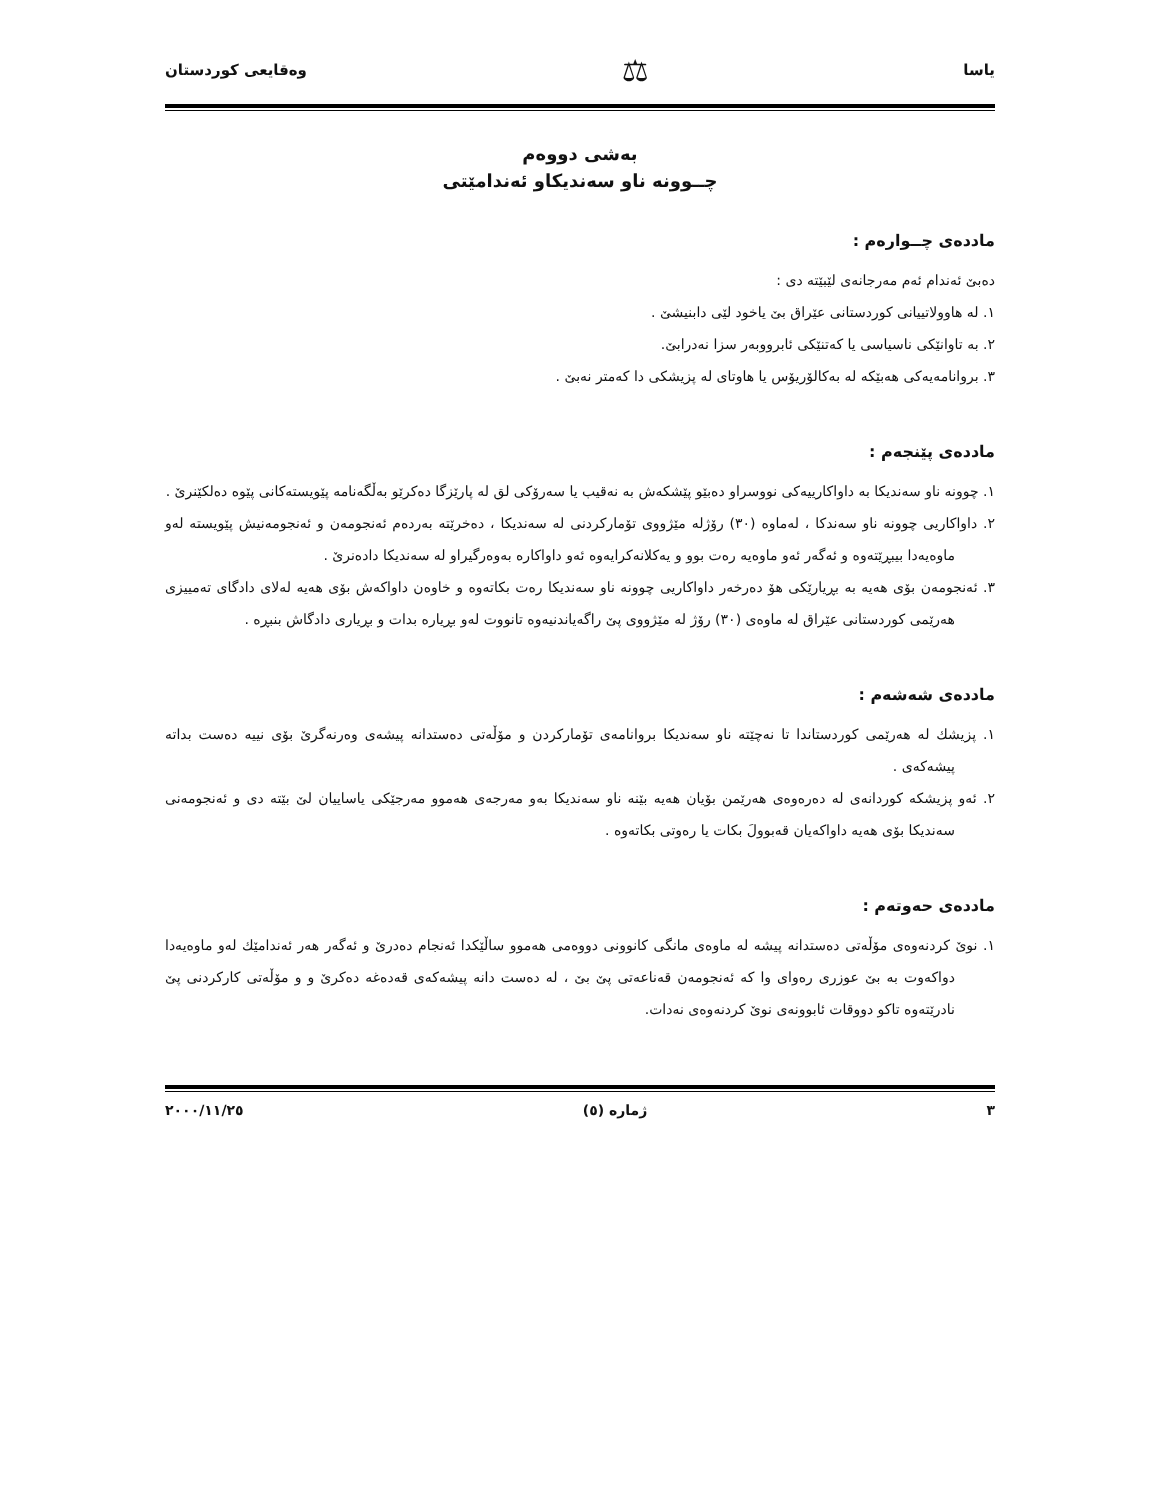یاسا ⚖ وەقایعی کوردستان
بەشی دووەم
چــوونە ناو سەندیکاو ئەندامێتی
ماددەی چــوارەم :
دەبێ ئەندام ئەم مەرجانەی لێبێتە دی :
١. لە هاوولاتییانی کوردستانی عێراق بێ یاخود لێی دابنیشێ .
٢. بە تاوانێکی ناسیاسی یا کەتنێکی ئابرووبەر سزا نەدرابێ.
٣. بروانامەیەکی هەبێکە لە بەکالۆریۆس یا هاوتای لە پزیشکی دا کەمتر نەبێ .
ماددەی پێنجەم :
١. چوونە ناو سەندیکا بە داواکارییەکی نووسراو دەبێو پێشکەش بە نەقیب یا سەرۆکی لق لە پارێزگا دەکرێو بەڵگەنامە پێویستەکانی پێوە دەلکێنرێ .
٢. داواکاریی چوونە ناو سەندکا ، لەماوە (٣٠) رۆژلە مێژووی تۆمارکردنی لە سەندیکا ، دەخرێتە بەردەم ئەنجومەن و ئەنجومەنیش پێویستە لەو ماوەیەدا بیبڕێتەوە و ئەگەر ئەو ماوەیە رەت بوو و یەکلانەکرایەوە ئەو داواکارە بەوەرگیراو لە سەندیکا دادەنرێ .
٣. ئەنجومەن بۆی هەیە بە بڕیارێکی هۆ دەرخەر داواکاریی چوونە ناو سەندیکا رەت بکاتەوە و خاوەن داواکەش بۆی هەیە لەلای دادگای تەمییزی هەرێمی کوردستانی عێراق لە ماوەی (٣٠) رۆژ لە مێژووی پێ راگەیاندنیەوە تانووت لەو بڕیارە بدات و بڕیاری دادگاش بنبڕە .
ماددەی شەشەم :
١. پزیشك لە هەرێمی کوردستاندا تا نەچێتە ناو سەندیکا بروانامەی تۆمارکردن و مۆڵەتی دەستدانە پیشەی وەرنەگرێ بۆی نییە دەست بداتە پیشەکەی .
٢. ئەو پزیشکە کوردانەی لە دەرەوەی هەرێمن بۆیان هەیە بێنە ناو سەندیکا بەو مەرجەی هەموو مەرجێکی یاساییان لێ بێتە دی و ئەنجومەنی سەندیکا بۆی هەیە داواکەیان قەبوولَ بکات یا رەوتی بکاتەوە .
ماددەی حەوتەم :
١. نوێ کردنەوەی مۆڵەتی دەستدانە پیشە لە ماوەی مانگی کانوونی دووەمی هەموو ساڵێکدا ئەنجام دەدرێ و ئەگەر هەر ئەندامێك لەو ماوەیەدا دواکەوت بە بێ عوزری رەوای وا کە ئەنجومەن قەناعەتی پێ بێ ، لە دەست دانە پیشەکەی قەدەغە دەکرێ و و مۆڵەتی کارکردنی پێ نادرێتەوە تاکو دووقات ئابوونەی نوێ کردنەوەی نەدات.
٣ ژمارە (٥) ٢٠٠٠/١١/٢٥